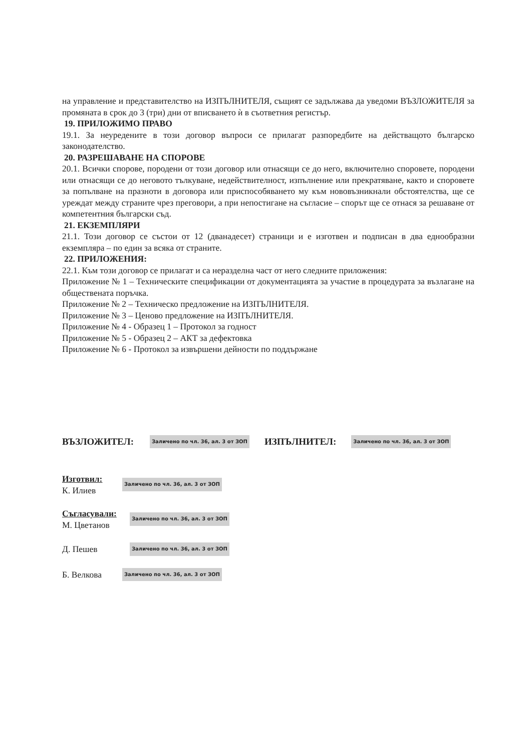на управление и представителство на ИЗПЪЛНИТЕЛЯ, същият се задължава да уведоми ВЪЗЛОЖИТЕЛЯ за промяната в срок до 3 (три) дни от вписването ѝ в съответния регистър.
19. ПРИЛОЖИМО ПРАВО
19.1. За неуредените в този договор въпроси се прилагат разпоредбите на действащото българско законодателство.
20. РАЗРЕШАВАНЕ НА СПОРОВЕ
20.1. Всички спорове, породени от този договор или отнасящи се до него, включително споровете, породени или отнасящи се до неговото тълкуване, недействителност, изпълнение или прекратяване, както и споровете за попълване на празноти в договора или приспособяването му към нововъзникнали обстоятелства, ще се уреждат между страните чрез преговори, а при непостигане на съгласие – спорът ще се отнася за решаване от компетентния български съд.
21. ЕКЗЕМПЛЯРИ
21.1. Този договор се състои от 12 (дванадесет) страници и е изготвен и подписан в два еднообразни екземпляра – по един за всяка от страните.
22. ПРИЛОЖЕНИЯ:
22.1. Към този договор се прилагат и са неразделна част от него следните приложения:
Приложение № 1 – Техническите спецификации от документацията за участие в процедурата за възлагане на обществената поръчка.
Приложение № 2 – Техническо предложение на ИЗПЪЛНИТЕЛЯ.
Приложение № 3 – Ценово предложение на ИЗПЪЛНИТЕЛЯ.
Приложение № 4 - Образец 1 – Протокол за годност
Приложение № 5 - Образец 2 – АКТ за дефектовка
Приложение № 6 - Протокол за извършени дейности по поддържане
ВЪЗЛОЖИТЕЛ: Заличено по чл. 36, ал. 3 от ЗОП ИЗПЪЛНИТЕЛ: Заличено по чл. 36, ал. 3 от ЗОП
Изготвил:
К. Илиев
Заличено по чл. 36, ал. 3 от ЗОП
Съгласували:
М. Цветанов
Заличено по чл. 36, ал. 3 от ЗОП
Д. Пешев
Заличено по чл. 36, ал. 3 от ЗОП
Б. Велкова
Заличено по чл. 36, ал. 3 от ЗОП